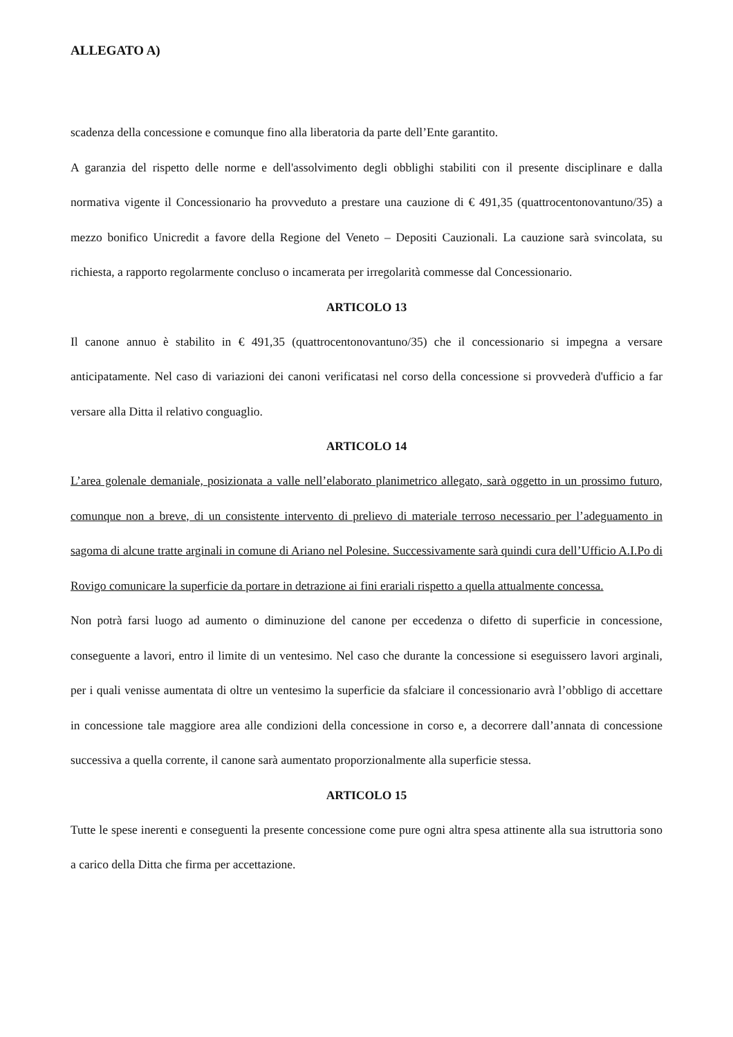ALLEGATO A)
scadenza della concessione e comunque fino alla liberatoria da parte dell’Ente garantito.
A garanzia del rispetto delle norme e dell'assolvimento degli obblighi stabiliti con il presente disciplinare e dalla normativa vigente il Concessionario ha provveduto a prestare una cauzione di € 491,35 (quattrocentonovantuno/35) a mezzo bonifico Unicredit a favore della Regione del Veneto – Depositi Cauzionali. La cauzione sarà svincolata, su richiesta, a rapporto regolarmente concluso o incamerata per irregolarità commesse dal Concessionario.
ARTICOLO 13
Il canone annuo è stabilito in € 491,35 (quattrocentonovantuno/35) che il concessionario si impegna a versare anticipatamente. Nel caso di variazioni dei canoni verificatasi nel corso della concessione si provvederà d'ufficio a far versare alla Ditta il relativo conguaglio.
ARTICOLO 14
L’area golenale demaniale, posizionata a valle nell’elaborato planimetrico allegato, sarà oggetto in un prossimo futuro, comunque non a breve, di un consistente intervento di prelievo di materiale terroso necessario per l’adeguamento in sagoma di alcune tratte arginali in comune di Ariano nel Polesine. Successivamente sarà quindi cura dell’Ufficio A.I.Po di Rovigo comunicare la superficie da portare in detrazione ai fini erariali rispetto a quella attualmente concessa.
Non potrà farsi luogo ad aumento o diminuzione del canone per eccedenza o difetto di superficie in concessione, conseguente a lavori, entro il limite di un ventesimo. Nel caso che durante la concessione si eseguissero lavori arginali, per i quali venisse aumentata di oltre un ventesimo la superficie da sfalciare il concessionario avrà l’obbligo di accettare in concessione tale maggiore area alle condizioni della concessione in corso e, a decorrere dall’annata di concessione successiva a quella corrente, il canone sarà aumentato proporzionalmente alla superficie stessa.
ARTICOLO 15
Tutte le spese inerenti e conseguenti la presente concessione come pure ogni altra spesa attinente alla sua istruttoria sono a carico della Ditta che firma per accettazione.